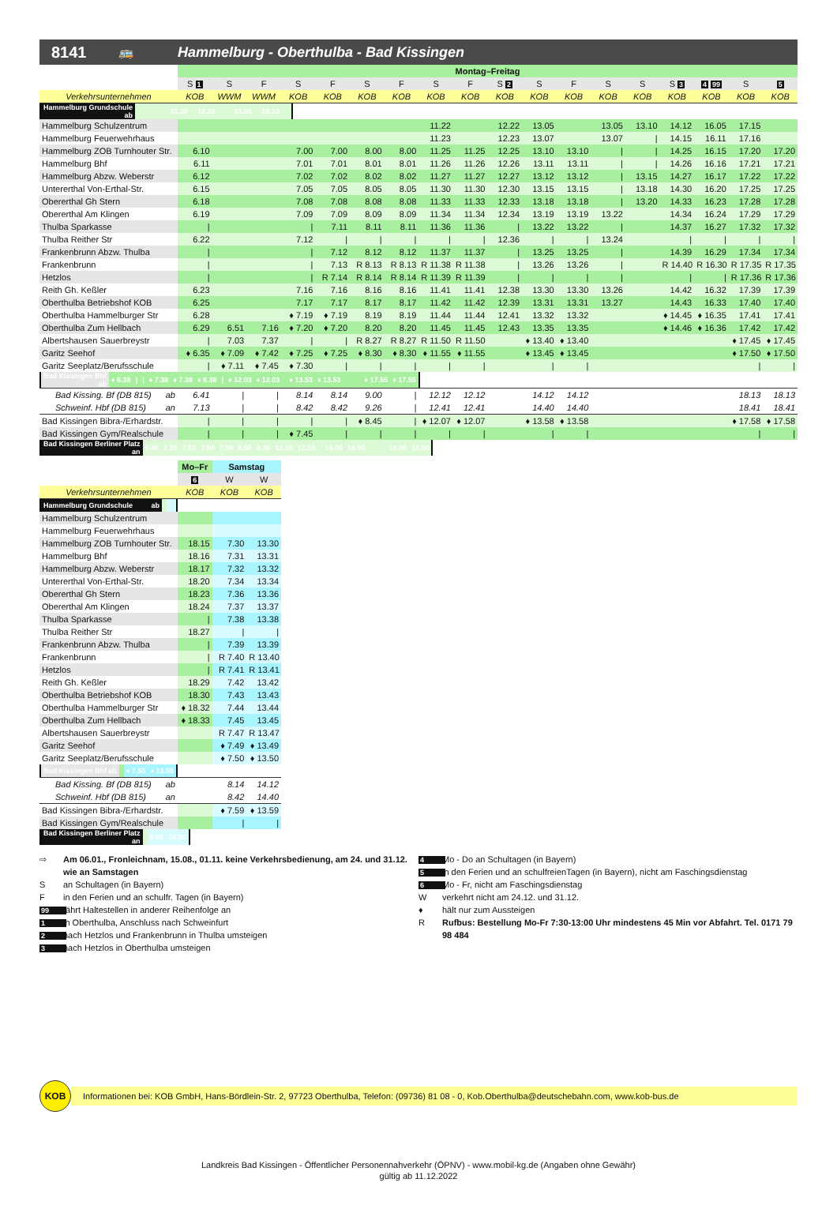8141 🚌 Hammelburg - Oberthulba - Bad Kissingen
| | Montag–Freitag | | | | | | | | | | | | | | | | | |
| --- | --- | --- | --- | --- | --- | --- | --- | --- | --- | --- | --- | --- | --- | --- | --- | --- | --- | --- |
| | S 1 | S | F | S | F | S | F | S | F | S 2 | S | F | S | S | S 3 | 4 99 | S | 5 |
| Verkehrsunternehmen | KOB | WWM | WWM | KOB | KOB | KOB | KOB | KOB | KOB | KOB | KOB | KOB | KOB | KOB | KOB | KOB | KOB | KOB |
| Hammelburg Grundschule ab | | | | | | | | 11.20 | | 12.20 | | | | 13.05 | | 16.10 | | |
| Hammelburg Schulzentrum | | | | | | | | 11.22 | | 12.22 | 13.05 | | 13.05 | 13.10 | 14.12 | 16.05 | 17.15 | |
| Hammelburg Feuerwehrhaus | | | | | | | | 11.23 | | 12.23 | 13.07 | | 13.07 | / | 14.15 | 16.11 | 17.16 | |
| Hammelburg ZOB Turnhouter Str. | 6.10 | | | 7.00 | 7.00 | 8.00 | 8.00 | 11.25 | 11.25 | 12.25 | 13.10 | 13.10 | / | / | 14.25 | 16.15 | 17.20 | 17.20 |
| Hammelburg Bhf | 6.11 | | | 7.01 | 7.01 | 8.01 | 8.01 | 11.26 | 11.26 | 12.26 | 13.11 | 13.11 | / | / | 14.26 | 16.16 | 17.21 | 17.21 |
| Hammelburg Abzw. Weberstr | 6.12 | | | 7.02 | 7.02 | 8.02 | 8.02 | 11.27 | 11.27 | 12.27 | 13.12 | 13.12 | / | 13.15 | 14.27 | 16.17 | 17.22 | 17.22 |
| Untererthal Von-Erthal-Str. | 6.15 | | | 7.05 | 7.05 | 8.05 | 8.05 | 11.30 | 11.30 | 12.30 | 13.15 | 13.15 | / | 13.18 | 14.30 | 16.20 | 17.25 | 17.25 |
| Obererthal Gh Stern | 6.18 | | | 7.08 | 7.08 | 8.08 | 8.08 | 11.33 | 11.33 | 12.33 | 13.18 | 13.18 | / | 13.20 | 14.33 | 16.23 | 17.28 | 17.28 |
| Obererthal Am Klingen | 6.19 | | | 7.09 | 7.09 | 8.09 | 8.09 | 11.34 | 11.34 | 12.34 | 13.19 | 13.19 | 13.22 | | 14.34 | 16.24 | 17.29 | 17.29 |
| Thulba Sparkasse | / | | | / | 7.11 | 8.11 | 8.11 | 11.36 | 11.36 | / | 13.22 | 13.22 | / | | 14.37 | 16.27 | 17.32 | 17.32 |
| Thulba Reither Str | 6.22 | | | 7.12 | / | / | / | / | / | 12.36 | / | / | 13.24 | | / | / | / | / |
| Frankenbrunn Abzw. Thulba | / | | | / | 7.12 | 8.12 | 8.12 | 11.37 | 11.37 | / | 13.25 | 13.25 | / | | 14.39 | 16.29 | 17.34 | 17.34 |
| Frankenbrunn | / | | | / | 7.13 | R 8.13 | R 8.13 | R 11.38 | R 11.38 | / | 13.26 | 13.26 | / | | R 14.40 | R 16.30 | R 17.35 | R 17.35 |
| Hetzlos | / | | | / | R 7.14 | R 8.14 | R 8.14 | R 11.39 | R 11.39 | / | / | / | / | | / | / | R 17.36 | R 17.36 |
| Reith Gh. Keßler | 6.23 | | | 7.16 | 7.16 | 8.16 | 8.16 | 11.41 | 11.41 | 12.38 | 13.30 | 13.30 | 13.26 | | 14.42 | 16.32 | 17.39 | 17.39 |
| Oberthulba Betriebshof KOB | 6.25 | | | 7.17 | 7.17 | 8.17 | 8.17 | 11.42 | 11.42 | 12.39 | 13.31 | 13.31 | 13.27 | | 14.43 | 16.33 | 17.40 | 17.40 |
| Oberthulba Hammelburger Str | 6.28 | | | ♦ 7.19 | ♦ 7.19 | 8.19 | 8.19 | 11.44 | 11.44 | 12.41 | 13.32 | 13.32 | | | ♦ 14.45 | ♦ 16.35 | 17.41 | 17.41 |
| Oberthulba Zum Hellbach | 6.29 | 6.51 | 7.16 | ♦ 7.20 | ♦ 7.20 | 8.20 | 8.20 | 11.45 | 11.45 | 12.43 | 13.35 | 13.35 | | | ♦ 14.46 | ♦ 16.36 | 17.42 | 17.42 |
| Albertshausen Sauerbreystr | / | 7.03 | 7.37 | / | / | R 8.27 | R 8.27 | R 11.50 | R 11.50 | | ♦ 13.40 | ♦ 13.40 | | | | | ♦ 17.45 | ♦ 17.45 |
| Garitz Seehof | ♦ 6.35 | ♦ 7.09 | ♦ 7.42 | ♦ 7.25 | ♦ 7.25 | ♦ 8.30 | ♦ 8.30 | ♦ 11.55 | ♦ 11.55 | | ♦ 13.45 | ♦ 13.45 | | | | | ♦ 17.50 | ♦ 17.50 |
| Garitz Seeplatz/Berufsschule | / | ♦ 7.11 | ♦ 7.45 | ♦ 7.30 | / | / | / | / | / | | / | / | | | | | / | / |
| Bad Kissingen Bhf ab | ♦ 6.38 | / | / | ♦ 7.38 | ♦ 7.38 | ♦ 8.38 | / | ♦ 12.03 | ♦ 12.03 | | ♦ 13.53 | ♦ 13.53 | | | | | ♦ 17.55 | ♦ 17.55 |
| Bad Kissing. Bf (DB 815) ab | 6.41 | / | / | 8.14 | 8.14 | 9.00 | / | 12.12 | 12.12 | | 14.12 | 14.12 | | | | | 18.13 | 18.13 |
| Schweinf. Hbf (DB 815) an | 7.13 | / | / | 8.42 | 8.42 | 9.26 | / | 12.41 | 12.41 | | 14.40 | 14.40 | | | | | 18.41 | 18.41 |
| Bad Kissingen Bibra-/Erhardstr. | / | / | / | / | / | ♦ 8.45 | / | ♦ 12.07 | ♦ 12.07 | | ♦ 13.58 | ♦ 13.58 | | | | | ♦ 17.58 | ♦ 17.58 |
| Bad Kissingen Gym/Realschule | / | / | / | ♦ 7.45 | / | / | / | / | / | | / | / | | | | | / | / |
| Bad Kissingen Berliner Platz an | 6.45 | 7.20 | 7.52 | 7.50 | 7.50 | 8.50 | 8.35 | 12.10 | 12.10 | | 14.00 | 14.00 | | | | | 18.00 | 18.00 |
| | Mo–Fr | Samstag | |
| --- | --- | --- | --- |
| | 6 | W | W |
| Verkehrsunternehmen | KOB | KOB | KOB |
| Hammelburg Grundschule ab | | | |
| Hammelburg Schulzentrum | | | |
| Hammelburg Feuerwehrhaus | | | |
| Hammelburg ZOB Turnhouter Str. | 18.15 | 7.30 | 13.30 |
| Hammelburg Bhf | 18.16 | 7.31 | 13.31 |
| Hammelburg Abzw. Weberstr | 18.17 | 7.32 | 13.32 |
| Untererthal Von-Erthal-Str. | 18.20 | 7.34 | 13.34 |
| Obererthal Gh Stern | 18.23 | 7.36 | 13.36 |
| Obererthal Am Klingen | 18.24 | 7.37 | 13.37 |
| Thulba Sparkasse | / | 7.38 | 13.38 |
| Thulba Reither Str | 18.27 | / | / |
| Frankenbrunn Abzw. Thulba | / | 7.39 | 13.39 |
| Frankenbrunn | / | R 7.40 | R 13.40 |
| Hetzlos | / | R 7.41 | R 13.41 |
| Reith Gh. Keßler | 18.29 | 7.42 | 13.42 |
| Oberthulba Betriebshof KOB | 18.30 | 7.43 | 13.43 |
| Oberthulba Hammelburger Str | ♦ 18.32 | 7.44 | 13.44 |
| Oberthulba Zum Hellbach | ♦ 18.33 | 7.45 | 13.45 |
| Albertshausen Sauerbreystr | | R 7.47 | R 13.47 |
| Garitz Seehof | | ♦ 7.49 | ♦ 13.49 |
| Garitz Seeplatz/Berufsschule | | ♦ 7.50 | ♦ 13.50 |
| Bad Kissingen Bhf ab | | ♦ 7.55 | ♦ 13.55 |
| Bad Kissing. Bf (DB 815) ab | | 8.14 | 14.12 |
| Schweinf. Hbf (DB 815) an | | 8.42 | 14.40 |
| Bad Kissingen Bibra-/Erhardstr. | | ♦ 7.59 | ♦ 13.59 |
| Bad Kissingen Gym/Realschule | | / | / |
| Bad Kissingen Berliner Platz an | | 8.00 | 14.00 |
⇨ Am 06.01., Fronleichnam, 15.08., 01.11. keine Verkehrsbedienung, am 24. und 31.12. wie an Samstagen
San Schultagen (in Bayern)
Fin den Ferien und an schulfr. Tagen (in Bayern)
99 fährt Haltestellen in anderer Reihenfolge an
1 in Oberthulba, Anschluss nach Schweinfurt
2 nach Hetzlos und Frankenbrunn in Thulba umsteigen
3 nach Hetzlos in Oberthulba umsteigen
4 Mo - Do an Schultagen (in Bayern)
5 in den Ferien und an schulfreienTagen (in Bayern), nicht am Faschingsdienstag
6 Mo - Fr, nicht am Faschingsdienstag
Wverkehrt nicht am 24.12. und 31.12.
♦ hält nur zum Aussteigen
R Rufbus: Bestellung Mo-Fr 7:30-13:00 Uhr mindestens 45 Min vor Abfahrt. Tel. 0171 79 98 484
KOB
Informationen bei: KOB GmbH, Hans-Bördlein-Str. 2, 97723 Oberthulba, Telefon: (09736) 81 08 - 0, Kob.Oberthulba@deutschebahn.com, www.kob-bus.de
Landkreis Bad Kissingen - Öffentlicher Personennahverkehr (ÖPNV) - www.mobil-kg.de (Angaben ohne Gewähr)
gültig ab 11.12.2022